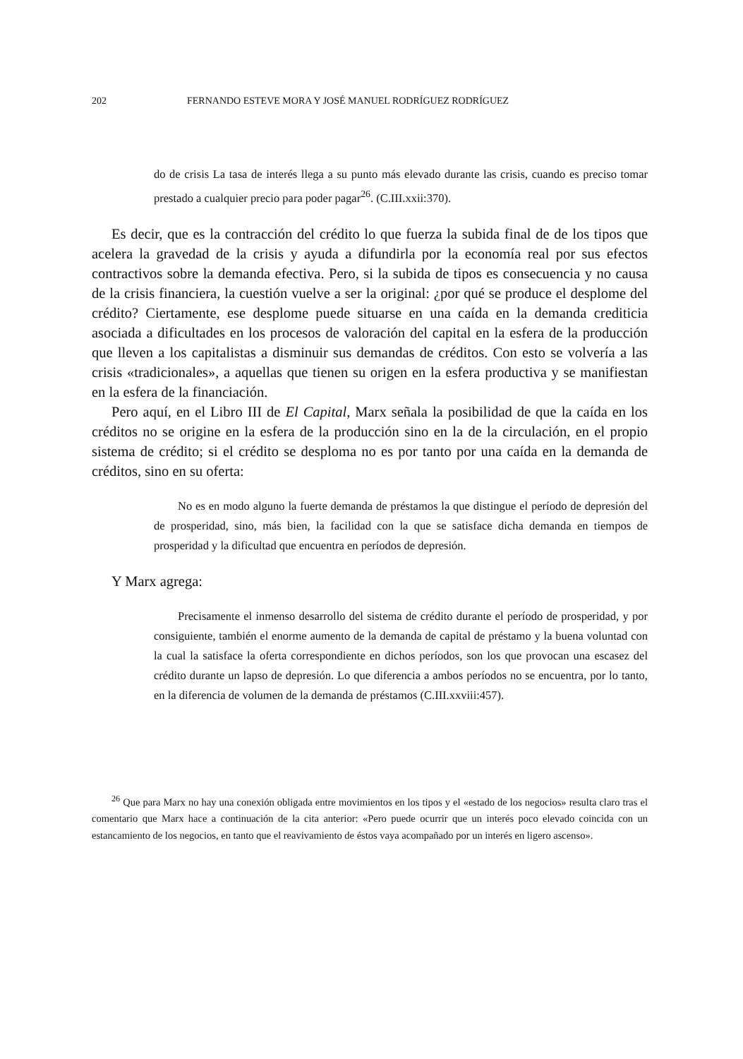202 FERNANDO ESTEVE MORA Y JOSÉ MANUEL RODRÍGUEZ RODRÍGUEZ
do de crisis La tasa de interés llega a su punto más elevado durante las crisis, cuando es preciso tomar prestado a cualquier precio para poder pagar<sup>26</sup>. (C.III.xxii:370).
Es decir, que es la contracción del crédito lo que fuerza la subida final de de los tipos que acelera la gravedad de la crisis y ayuda a difundirla por la economía real por sus efectos contractivos sobre la demanda efectiva. Pero, si la subida de tipos es consecuencia y no causa de la crisis financiera, la cuestión vuelve a ser la original: ¿por qué se produce el desplome del crédito? Ciertamente, ese desplome puede situarse en una caída en la demanda crediticia asociada a dificultades en los procesos de valoración del capital en la esfera de la producción que lleven a los capitalistas a disminuir sus demandas de créditos. Con esto se volvería a las crisis «tradicionales», a aquellas que tienen su origen en la esfera productiva y se manifiestan en la esfera de la financiación.
Pero aquí, en el Libro III de El Capital, Marx señala la posibilidad de que la caída en los créditos no se origine en la esfera de la producción sino en la de la circulación, en el propio sistema de crédito; si el crédito se desploma no es por tanto por una caída en la demanda de créditos, sino en su oferta:
No es en modo alguno la fuerte demanda de préstamos la que distingue el período de depresión del de prosperidad, sino, más bien, la facilidad con la que se satisface dicha demanda en tiempos de prosperidad y la dificultad que encuentra en períodos de depresión.
Y Marx agrega:
Precisamente el inmenso desarrollo del sistema de crédito durante el período de prosperidad, y por consiguiente, también el enorme aumento de la demanda de capital de préstamo y la buena voluntad con la cual la satisface la oferta correspondiente en dichos períodos, son los que provocan una escasez del crédito durante un lapso de depresión. Lo que diferencia a ambos períodos no se encuentra, por lo tanto, en la diferencia de volumen de la demanda de préstamos (C.III.xxviii:457).
<sup>26</sup> Que para Marx no hay una conexión obligada entre movimientos en los tipos y el «estado de los negocios» resulta claro tras el comentario que Marx hace a continuación de la cita anterior: «Pero puede ocurrir que un interés poco elevado coincida con un estancamiento de los negocios, en tanto que el reavivamiento de éstos vaya acompañado por un interés en ligero ascenso».